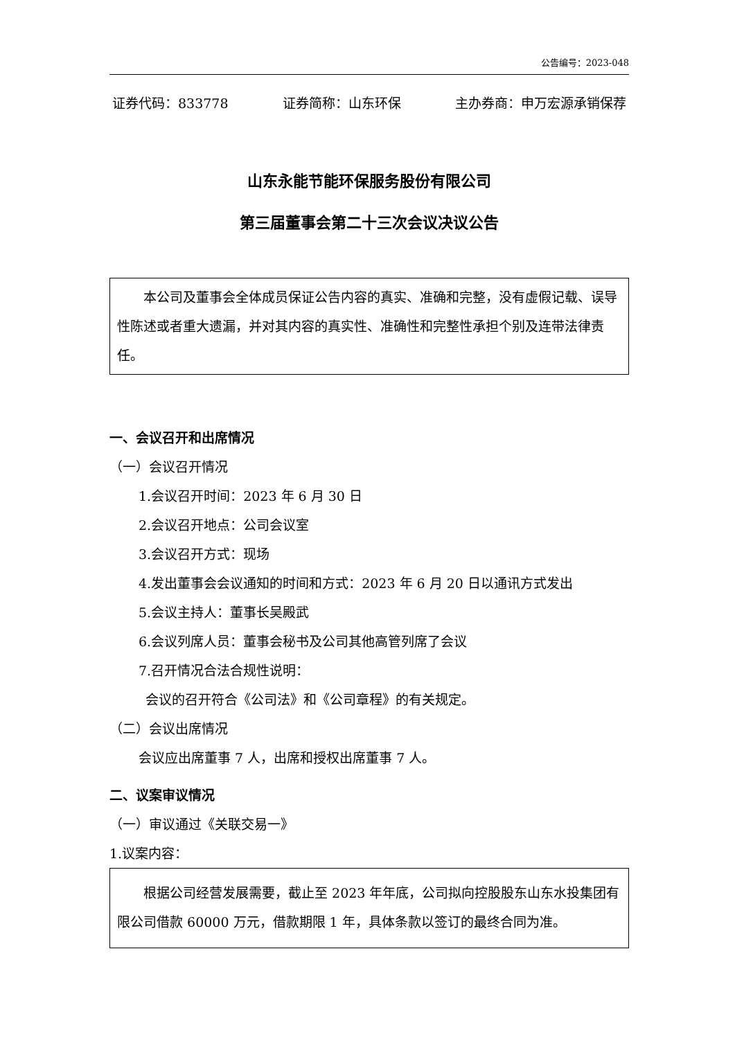公告编号：2023-048
证券代码：833778 证券简称：山东环保 主办券商：申万宏源承销保荐
山东永能节能环保服务股份有限公司
第三届董事会第二十三次会议决议公告
本公司及董事会全体成员保证公告内容的真实、准确和完整，没有虚假记载、误导性陈述或者重大遗漏，并对其内容的真实性、准确性和完整性承担个别及连带法律责任。
一、会议召开和出席情况
（一）会议召开情况
1.会议召开时间：2023 年 6 月 30 日
2.会议召开地点：公司会议室
3.会议召开方式：现场
4.发出董事会会议通知的时间和方式：2023 年 6 月 20 日以通讯方式发出
5.会议主持人：董事长吴殿武
6.会议列席人员：董事会秘书及公司其他高管列席了会议
7.召开情况合法合规性说明：
会议的召开符合《公司法》和《公司章程》的有关规定。
（二）会议出席情况
会议应出席董事 7 人，出席和授权出席董事 7 人。
二、议案审议情况
（一）审议通过《关联交易一》
1.议案内容：
根据公司经营发展需要，截止至 2023 年年底，公司拟向控股股东山东水投集团有限公司借款 60000 万元，借款期限 1 年，具体条款以签订的最终合同为准。